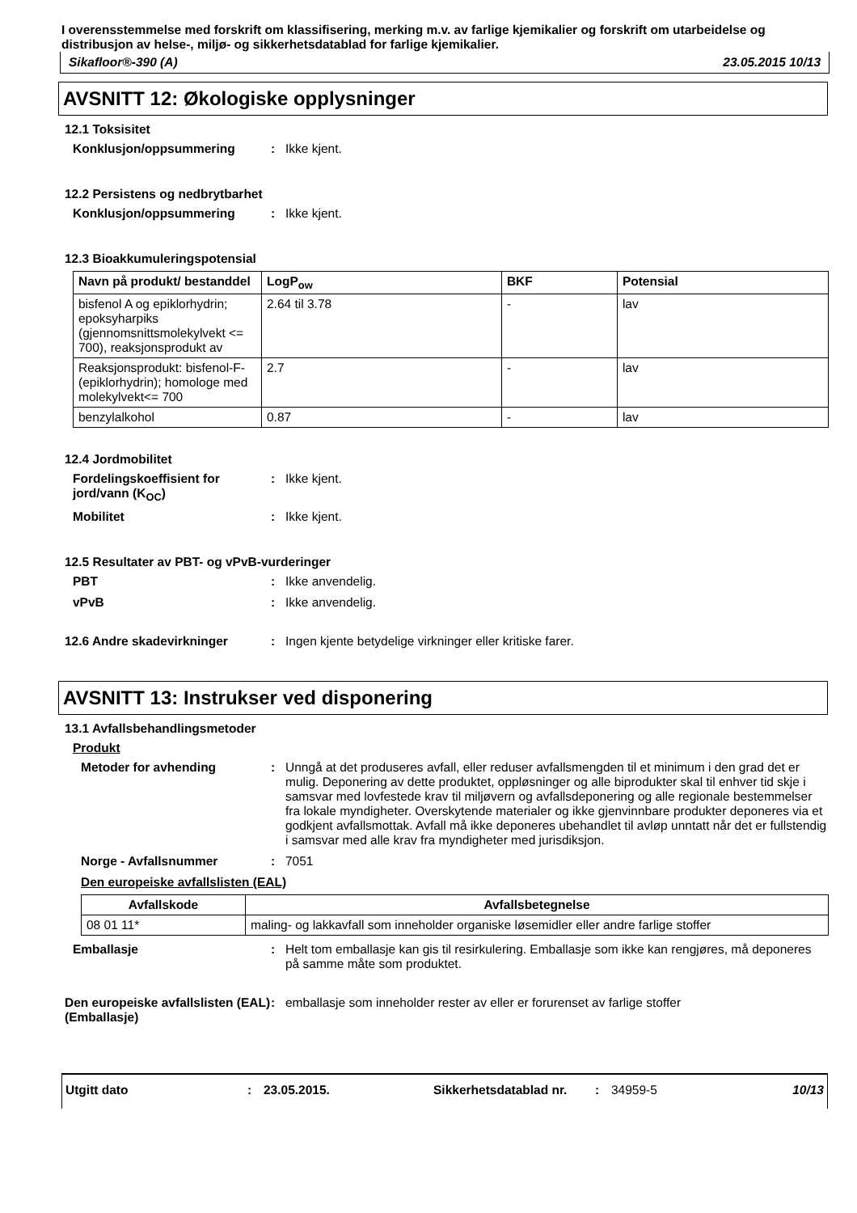I overensstemmelse med forskrift om klassifisering, merking m.v. av farlige kjemikalier og forskrift om utarbeidelse og distribusjon av helse-, miljø- og sikkerhetsdatablad for farlige kjemikalier.
Sikafloor®-390 (A) 23.05.2015 10/13
AVSNITT 12: Økologiske opplysninger
12.1 Toksisitet
Konklusjon/oppsummering: Ikke kjent.
12.2 Persistens og nedbrytbarhet
Konklusjon/oppsummering: Ikke kjent.
12.3 Bioakkumuleringspotensial
| Navn på produkt/ bestanddel | LogP<sub>ow</sub> | BKF | Potensial |
| --- | --- | --- | --- |
| bisfenol A og epiklorhydrin; epoksyharpiks (gjennomsnittsmolekylvekt <= 700), reaksjonsprodukt av | 2.64 til 3.78 | - | lav |
| Reaksjonsprodukt: bisfenol-F-(epiklorhydrin); homologe med molekylvekt<= 700 | 2.7 | - | lav |
| benzylalkohol | 0.87 | - | lav |
12.4 Jordmobilitet
Fordelingskoeffisient for jord/vann (K<sub>OC</sub>): Ikke kjent.
Mobilitet: Ikke kjent.
12.5 Resultater av PBT- og vPvB-vurderinger
PBT: Ikke anvendelig.
vPvB: Ikke anvendelig.
12.6 Andre skadevirkninger: Ingen kjente betydelige virkninger eller kritiske farer.
AVSNITT 13: Instrukser ved disponering
13.1 Avfallsbehandlingsmetoder
Produkt
Metoder for avhending: Unngå at det produseres avfall, eller reduser avfallsmengden til et minimum i den grad det er mulig. Deponering av dette produktet, oppløsninger og alle biprodukter skal til enhver tid skje i samsvar med lovfestede krav til miljøvern og avfallsdeponering og alle regionale bestemmelser fra lokale myndigheter. Overskytende materialer og ikke gjenvinnbare produkter deponeres via et godkjent avfallsmottak. Avfall må ikke deponeres ubehandlet til avløp unntatt når det er fullstendig i samsvar med alle krav fra myndigheter med jurisdiksjon.
Norge - Avfallsnummer: 7051
Den europeiske avfallslisten (EAL)
| Avfallskode | Avfallsbetegnelse |
| --- | --- |
| 08 01 11* | maling- og lakkavfall som inneholder organiske løsemidler eller andre farlige stoffer |
Emballasje: Helt tom emballasje kan gis til resirkulering. Emballasje som ikke kan rengjøres, må deponeres på samme måte som produktet.
Den europeiske avfallslisten (EAL) (Emballasje): emballasje som inneholder rester av eller er forurenset av farlige stoffer
Utgitt dato: 23.05.2015. Sikkerhetsdatablad nr.: 34959-5 10/13